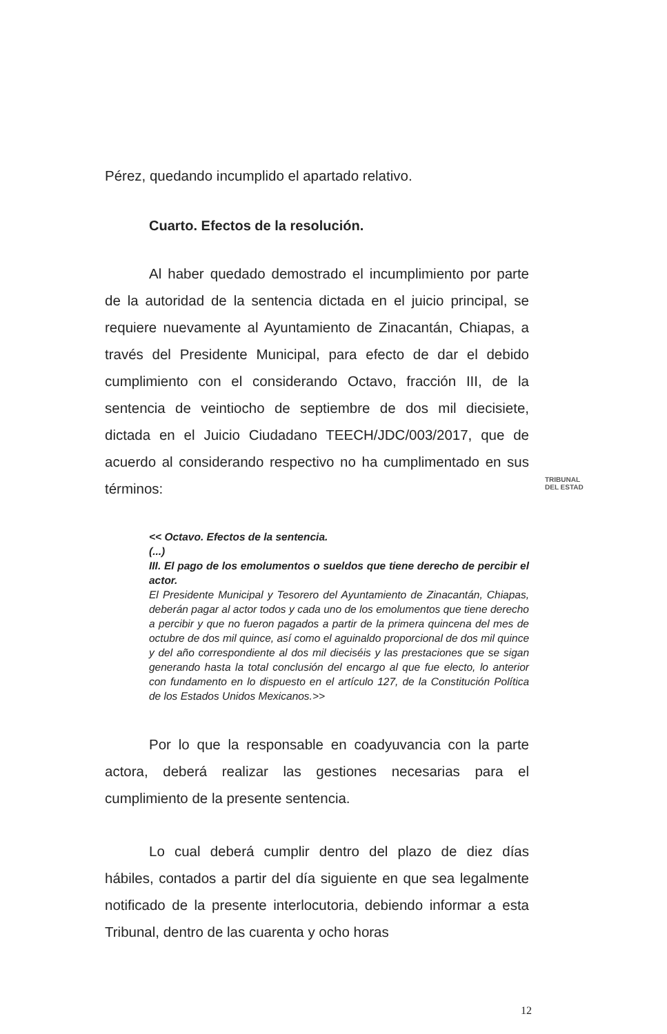Pérez, quedando incumplido el apartado relativo.
Cuarto. Efectos de la resolución.
Al haber quedado demostrado el incumplimiento por parte de la autoridad de la sentencia dictada en el juicio principal, se requiere nuevamente al Ayuntamiento de Zinacantán, Chiapas, a través del Presidente Municipal, para efecto de dar el debido cumplimiento con el considerando Octavo, fracción III, de la sentencia de veintiocho de septiembre de dos mil diecisiete, dictada en el Juicio Ciudadano TEECH/JDC/003/2017, que de acuerdo al considerando respectivo no ha cumplimentado en sus términos:
<< Octavo. Efectos de la sentencia.
(...)
III. El pago de los emolumentos o sueldos que tiene derecho de percibir el actor.
El Presidente Municipal y Tesorero del Ayuntamiento de Zinacantán, Chiapas, deberán pagar al actor todos y cada uno de los emolumentos que tiene derecho a percibir y que no fueron pagados a partir de la primera quincena del mes de octubre de dos mil quince, así como el aguinaldo proporcional de dos mil quince y del año correspondiente al dos mil dieciséis y las prestaciones que se sigan generando hasta la total conclusión del encargo al que fue electo, lo anterior con fundamento en lo dispuesto en el artículo 127, de la Constitución Política de los Estados Unidos Mexicanos.>>
Por lo que la responsable en coadyuvancia con la parte actora, deberá realizar las gestiones necesarias para el cumplimiento de la presente sentencia.
Lo cual deberá cumplir dentro del plazo de diez días hábiles, contados a partir del día siguiente en que sea legalmente notificado de la presente interlocutoria, debiendo informar a esta Tribunal, dentro de las cuarenta y ocho horas
TRIBUNAL
DEL ESTAD
12